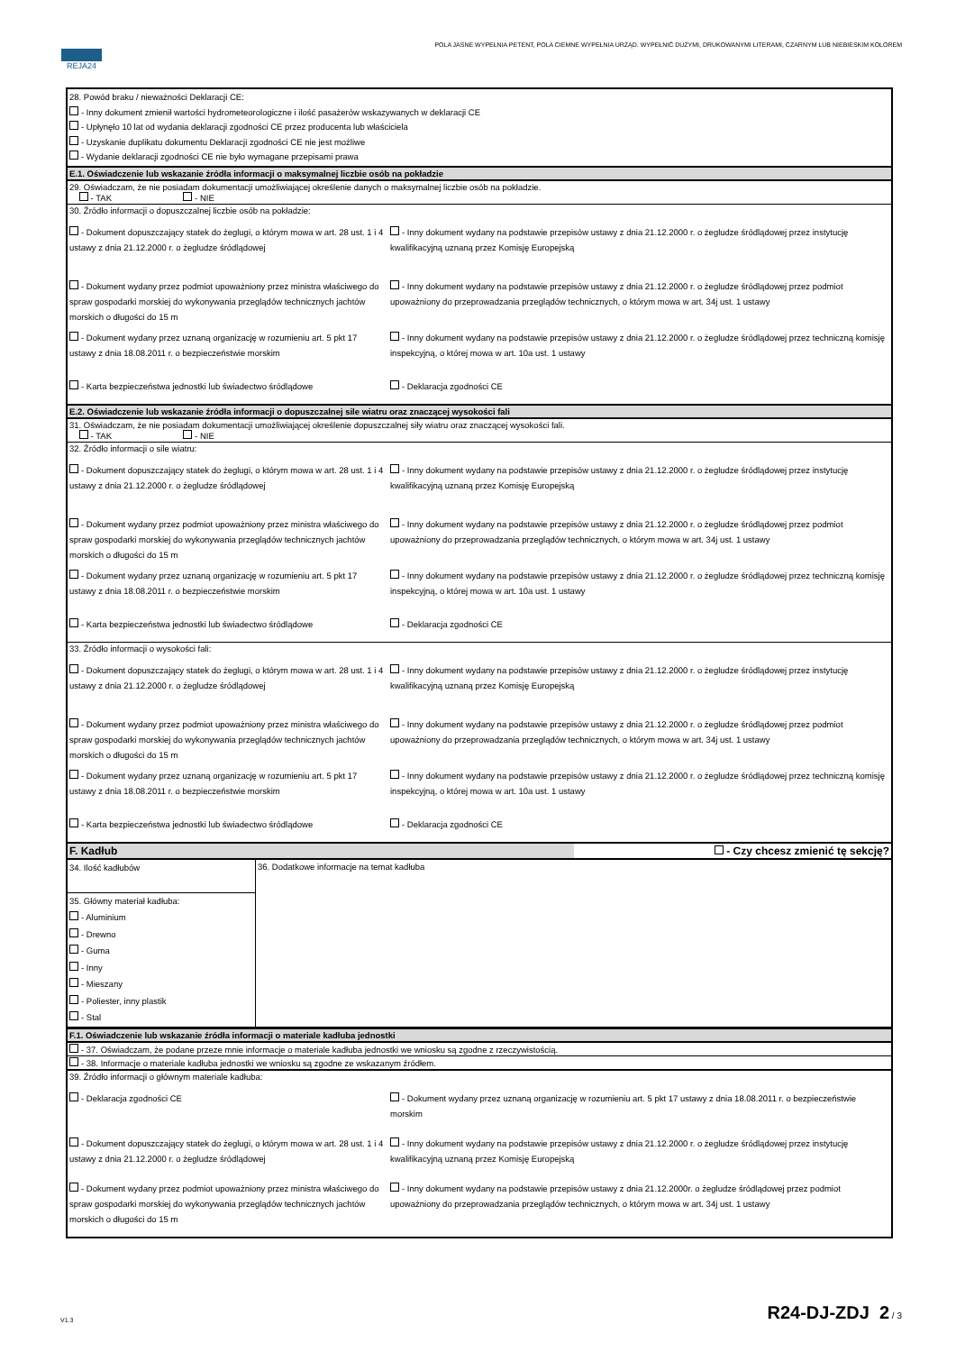REJA24
POLA JASNE WYPEŁNIA PETENT, POLA CIEMNE WYPEŁNIA URZĄD. WYPEŁNIĆ DUŻYMI, DRUKOWANYMI LITERAMI, CZARNYM LUB NIEBIESKIM KOLOREM
28. Powód braku / nieważności Deklaracji CE:
- Inny dokument zmienił wartości hydrometeorologiczne i ilość pasażerów wskazywanych w deklaracji CE
- Upłynęło 10 lat od wydania deklaracji zgodności CE przez producenta lub właściciela
- Uzyskanie duplikatu dokumentu Deklaracji zgodności CE nie jest możliwe
- Wydanie deklaracji zgodności CE nie było wymagane przepisami prawa
E.1. Oświadczenie lub wskazanie źródła informacji o maksymalnej liczbie osób na pokładzie
29. Oświadczam, że nie posiadam dokumentacji umożliwiającej określenie danych o maksymalnej liczbie osób na pokładzie.
- TAK - NIE
30. Źródło informacji o dopuszczalnej liczbie osób na pokładzie:
- Dokument dopuszczający statek do żeglugi, o którym mowa w art. 28 ust. 1 i 4 ustawy z dnia 21.12.2000 r. o żegludze śródlądowej
- Inny dokument wydany na podstawie przepisów ustawy z dnia 21.12.2000 r. o żegludze śródlądowej przez instytucję kwalifikacyjną uznaną przez Komisję Europejską
- Dokument wydany przez podmiot upoważniony przez ministra właściwego do spraw gospodarki morskiej do wykonywania przeglądów technicznych jachtów morskich o długości do 15 m
- Inny dokument wydany na podstawie przepisów ustawy z dnia 21.12.2000 r. o żegludze śródlądowej przez podmiot upoważniony do przeprowadzania przeglądów technicznych, o którym mowa w art. 34j ust. 1 ustawy
- Dokument wydany przez uznaną organizację w rozumieniu art. 5 pkt 17 ustawy z dnia 18.08.2011 r. o bezpieczeństwie morskim
- Inny dokument wydany na podstawie przepisów ustawy z dnia 21.12.2000 r. o żegludze śródlądowej przez techniczną komisję inspekcyjną, o której mowa w art. 10a ust. 1 ustawy
- Karta bezpieczeństwa jednostki lub świadectwo śródlądowe
- Deklaracja zgodności CE
E.2. Oświadczenie lub wskazanie źródła informacji o dopuszczalnej sile wiatru oraz znaczącej wysokości fali
31. Oświadczam, że nie posiadam dokumentacji umożliwiającej określenie dopuszczalnej siły wiatru oraz znaczącej wysokości fali.
- TAK - NIE
32. Źródło informacji o sile wiatru:
- Dokument dopuszczający statek do żeglugi, o którym mowa w art. 28 ust. 1 i 4 ustawy z dnia 21.12.2000 r. o żegludze śródlądowej
- Inny dokument wydany na podstawie przepisów ustawy z dnia 21.12.2000 r. o żegludze śródlądowej przez instytucję kwalifikacyjną uznaną przez Komisję Europejską
- Dokument wydany przez podmiot upoważniony przez ministra właściwego do spraw gospodarki morskiej do wykonywania przeglądów technicznych jachtów morskich o długości do 15 m
- Inny dokument wydany na podstawie przepisów ustawy z dnia 21.12.2000 r. o żegludze śródlądowej przez podmiot upoważniony do przeprowadzania przeglądów technicznych, o którym mowa w art. 34j ust. 1 ustawy
- Dokument wydany przez uznaną organizację w rozumieniu art. 5 pkt 17 ustawy z dnia 18.08.2011 r. o bezpieczeństwie morskim
- Inny dokument wydany na podstawie przepisów ustawy z dnia 21.12.2000 r. o żegludze śródlądowej przez techniczną komisję inspekcyjną, o której mowa w art. 10a ust. 1 ustawy
- Karta bezpieczeństwa jednostki lub świadectwo śródlądowe
- Deklaracja zgodności CE
33. Źródło informacji o wysokości fali:
- Dokument dopuszczający statek do żeglugi, o którym mowa w art. 28 ust. 1 i 4 ustawy z dnia 21.12.2000 r. o żegludze śródlądowej
- Inny dokument wydany na podstawie przepisów ustawy z dnia 21.12.2000 r. o żegludze śródlądowej przez instytucję kwalifikacyjną uznaną przez Komisję Europejską
- Dokument wydany przez podmiot upoważniony przez ministra właściwego do spraw gospodarki morskiej do wykonywania przeglądów technicznych jachtów morskich o długości do 15 m
- Inny dokument wydany na podstawie przepisów ustawy z dnia 21.12.2000 r. o żegludze śródlądowej przez podmiot upoważniony do przeprowadzania przeglądów technicznych, o którym mowa w art. 34j ust. 1 ustawy
- Dokument wydany przez uznaną organizację w rozumieniu art. 5 pkt 17 ustawy z dnia 18.08.2011 r. o bezpieczeństwie morskim
- Inny dokument wydany na podstawie przepisów ustawy z dnia 21.12.2000 r. o żegludze śródlądowej przez techniczną komisję inspekcyjną, o której mowa w art. 10a ust. 1 ustawy
- Karta bezpieczeństwa jednostki lub świadectwo śródlądowe
- Deklaracja zgodności CE
F. Kadłub - Czy chcesz zmienić tę sekcję?
34. Ilość kadłubów
35. Główny materiał kadłuba:
- Aluminium
- Drewno
- Guma
- Inny
- Mieszany
- Poliester, inny plastik
- Stal
36. Dodatkowe informacje na temat kadłuba
F.1. Oświadczenie lub wskazanie źródła informacji o materiale kadłuba jednostki
- 37. Oświadczam, że podane przeze mnie informacje o materiale kadłuba jednostki we wniosku są zgodne z rzeczywistością.
- 38. Informacje o materiale kadłuba jednostki we wniosku są zgodne ze wskazanym źródłem.
39. Źródło informacji o głównym materiale kadłuba:
- Deklaracja zgodności CE
- Dokument wydany przez uznaną organizację w rozumieniu art. 5 pkt 17 ustawy z dnia 18.08.2011 r. o bezpieczeństwie morskim
- Dokument dopuszczający statek do żeglugi, o którym mowa w art. 28 ust. 1 i 4 ustawy z dnia 21.12.2000 r. o żegludze śródlądowej
- Inny dokument wydany na podstawie przepisów ustawy z dnia 21.12.2000 r. o żegludze śródlądowej przez instytucję kwalifikacyjną uznaną przez Komisję Europejską
- Dokument wydany przez podmiot upoważniony przez ministra właściwego do spraw gospodarki morskiej do wykonywania przeglądów technicznych jachtów morskich o długości do 15 m
- Inny dokument wydany na podstawie przepisów ustawy z dnia 21.12.2000r. o żegludze śródlądowej przez podmiot upoważniony do przeprowadzania przeglądów technicznych, o którym mowa w art. 34j ust. 1 ustawy
V1.3 R24-DJ-ZDJ 2 / 3